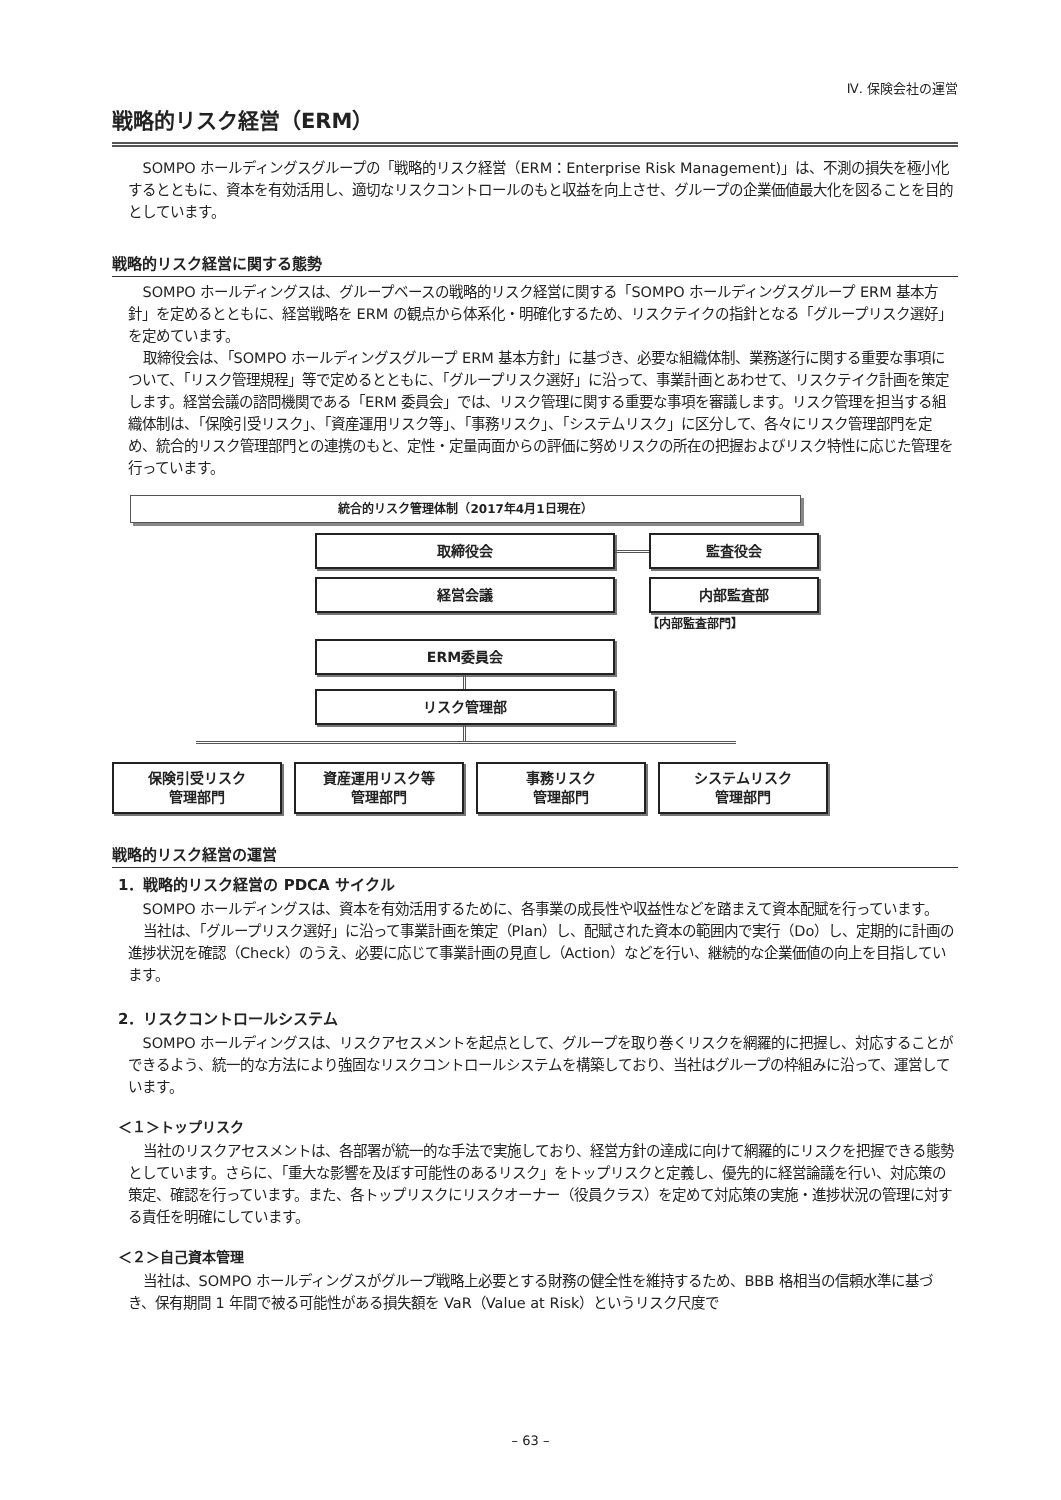Ⅳ. 保険会社の運営
戦略的リスク経営（ERM）
SOMPO ホールディングスグループの「戦略的リスク経営（ERM：Enterprise Risk Management)」は、不測の損失を極小化するとともに、資本を有効活用し、適切なリスクコントロールのもと収益を向上させ、グループの企業価値最大化を図ることを目的としています。
戦略的リスク経営に関する態勢
SOMPO ホールディングスは、グループベースの戦略的リスク経営に関する「SOMPO ホールディングスグループ ERM 基本方針」を定めるとともに、経営戦略を ERM の観点から体系化・明確化するため、リスクテイクの指針となる「グループリスク選好」を定めています。
取締役会は、「SOMPO ホールディングスグループ ERM 基本方針」に基づき、必要な組織体制、業務遂行に関する重要な事項について、「リスク管理規程」等で定めるとともに、「グループリスク選好」に沿って、事業計画とあわせて、リスクテイク計画を策定します。経営会議の諮問機関である「ERM 委員会」では、リスク管理に関する重要な事項を審議します。リスク管理を担当する組織体制は、「保険引受リスク」、「資産運用リスク等」、「事務リスク」、「システムリスク」に区分して、各々にリスク管理部門を定め、統合的リスク管理部門との連携のもと、定性・定量両面からの評価に努めリスクの所在の把握およびリスク特性に応じた管理を行っています。
統合的リスク管理体制（2017年4月1日現在）
取締役会 監査役会
経営会議 内部監査部
【内部監査部門】
ERM委員会
リスク管理部
保険引受リスク
管理部門
資産運用リスク等
管理部門
事務リスク
管理部門
システムリスク
管理部門
戦略的リスク経営の運営
1．戦略的リスク経営の PDCA サイクル
SOMPO ホールディングスは、資本を有効活用するために、各事業の成長性や収益性などを踏まえて資本配賦を行っています。
当社は、「グループリスク選好」に沿って事業計画を策定（Plan）し、配賦された資本の範囲内で実行（Do）し、定期的に計画の進捗状況を確認（Check）のうえ、必要に応じて事業計画の見直し（Action）などを行い、継続的な企業価値の向上を目指しています。
2．リスクコントロールシステム
SOMPO ホールディングスは、リスクアセスメントを起点として、グループを取り巻くリスクを網羅的に把握し、対応することができるよう、統一的な方法により強固なリスクコントロールシステムを構築しており、当社はグループの枠組みに沿って、運営しています。
＜１＞トップリスク
当社のリスクアセスメントは、各部署が統一的な手法で実施しており、経営方針の達成に向けて網羅的にリスクを把握できる態勢としています。さらに、「重大な影響を及ぼす可能性のあるリスク」をトップリスクと定義し、優先的に経営論議を行い、対応策の策定、確認を行っています。また、各トップリスクにリスクオーナー（役員クラス）を定めて対応策の実施・進捗状況の管理に対する責任を明確にしています。
＜２＞自己資本管理
当社は、SOMPO ホールディングスがグループ戦略上必要とする財務の健全性を維持するため、BBB 格相当の信頼水準に基づき、保有期間 1 年間で被る可能性がある損失額を VaR（Value at Risk）というリスク尺度で
– 63 –